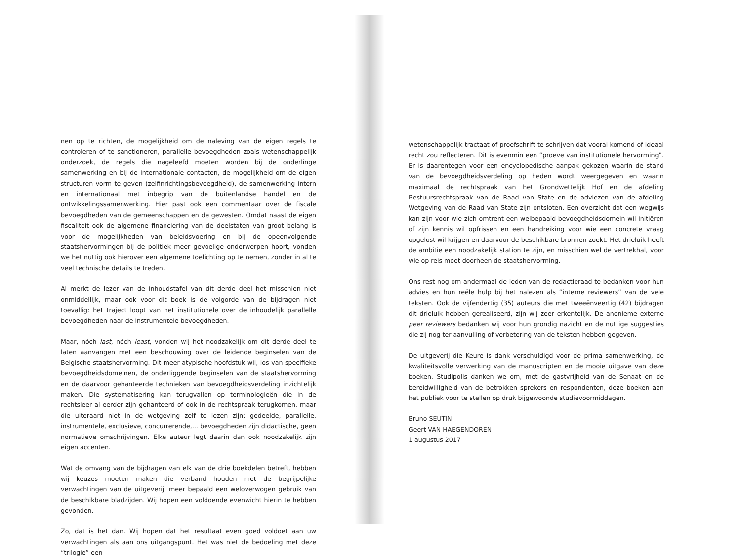nen op te richten, de mogelijkheid om de naleving van de eigen regels te controleren of te sanctioneren, parallelle bevoegdheden zoals wetenschappelijk onderzoek, de regels die nageleefd moeten worden bij de onderlinge samenwerking en bij de internationale contacten, de mogelijkheid om de eigen structuren vorm te geven (zelfinrichtingsbevoegdheid), de samenwerking intern en internationaal met inbegrip van de buitenlandse handel en de ontwikkelingssamenwerking. Hier past ook een commentaar over de fiscale bevoegdheden van de gemeenschappen en de gewesten. Omdat naast de eigen fiscaliteit ook de algemene financiering van de deelstaten van groot belang is voor de mogelijkheden van beleidsvoering en bij de opeenvolgende staatshervormingen bij de politiek meer gevoelige onderwerpen hoort, vonden we het nuttig ook hierover een algemene toelichting op te nemen, zonder in al te veel technische details te treden.
Al merkt de lezer van de inhoudstafel van dit derde deel het misschien niet onmiddellijk, maar ook voor dit boek is de volgorde van de bijdragen niet toevallig: het traject loopt van het institutionele over de inhoudelijk parallelle bevoegdheden naar de instrumentele bevoegdheden.
Maar, nóch last, nóch least, vonden wij het noodzakelijk om dit derde deel te laten aanvangen met een beschouwing over de leidende beginselen van de Belgische staatshervorming. Dit meer atypische hoofdstuk wil, los van specifieke bevoegdheidsdomeinen, de onderliggende beginselen van de staatshervorming en de daarvoor gehanteerde technieken van bevoegdheidsverdeling inzichtelijk maken. Die systematisering kan terugvallen op terminologieën die in de rechtsleer al eerder zijn gehanteerd of ook in de rechtspraak terugkomen, maar die uiteraard niet in de wetgeving zelf te lezen zijn: gedeelde, parallelle, instrumentele, exclusieve, concurrerende,... bevoegdheden zijn didactische, geen normatieve omschrijvingen. Elke auteur legt daarin dan ook noodzakelijk zijn eigen accenten.
Wat de omvang van de bijdragen van elk van de drie boekdelen betreft, hebben wij keuzes moeten maken die verband houden met de begrijpelijke verwachtingen van de uitgeverij, meer bepaald een weloverwogen gebruik van de beschikbare bladzijden. Wij hopen een voldoende evenwicht hierin te hebben gevonden.
Zo, dat is het dan. Wij hopen dat het resultaat even goed voldoet aan uw verwachtingen als aan ons uitgangspunt. Het was niet de bedoeling met deze “trilogie” een
wetenschappelijk tractaat of proefschrift te schrijven dat vooral komend of ideaal recht zou reflecteren. Dit is evenmin een “proeve van institutionele hervorming”. Er is daarentegen voor een encyclopedische aanpak gekozen waarin de stand van de bevoegdheidsverdeling op heden wordt weergegeven en waarin maximaal de rechtspraak van het Grondwettelijk Hof en de afdeling Bestuursrechtspraak van de Raad van State en de adviezen van de afdeling Wetgeving van de Raad van State zijn ontsloten. Een overzicht dat een wegwijs kan zijn voor wie zich omtrent een welbepaald bevoegdheidsdomein wil initiëren of zijn kennis wil opfrissen en een handreiking voor wie een concrete vraag opgelost wil krijgen en daarvoor de beschikbare bronnen zoekt. Het drieluik heeft de ambitie een noodzakelijk station te zijn, en misschien wel de vertrekhal, voor wie op reis moet doorheen de staatshervorming.
Ons rest nog om andermaal de leden van de redactieraad te bedanken voor hun advies en hun reële hulp bij het nalezen als “interne reviewers” van de vele teksten. Ook de vijfendertig (35) auteurs die met tweeënveertig (42) bijdragen dit drieluik hebben gerealiseerd, zijn wij zeer erkentelijk. De anonieme externe peer reviewers bedanken wij voor hun grondig nazicht en de nuttige suggesties die zij nog ter aanvulling of verbetering van de teksten hebben gegeven.
De uitgeverij die Keure is dank verschuldigd voor de prima samenwerking, de kwaliteitsvolle verwerking van de manuscripten en de mooie uitgave van deze boeken. Studipolis danken we om, met de gastvrijheid van de Senaat en de bereidwilligheid van de betrokken sprekers en respondenten, deze boeken aan het publiek voor te stellen op druk bijgewoonde studievoormiddagen.
Bruno SEUTIN
Geert VAN HAEGENDOREN
1 augustus 2017